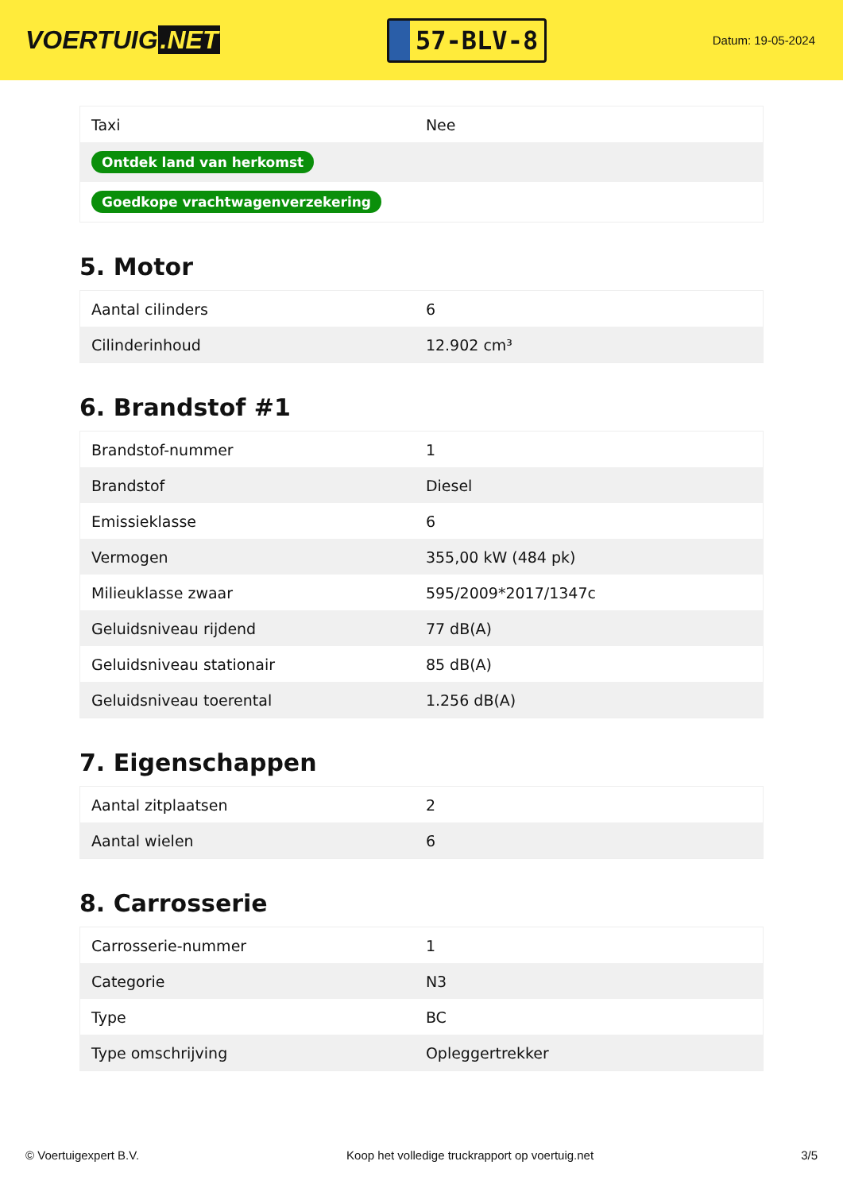VOERTUIG.NET
57-BLV-8
Datum: 19-05-2024
| Taxi | Nee |
| Ontdek land van herkomst | |
| Goedkope vrachtwagenverzekering | |
5. Motor
| Aantal cilinders | 6 |
| Cilinderinhoud | 12.902 cm³ |
6. Brandstof #1
| Brandstof-nummer | 1 |
| Brandstof | Diesel |
| Emissieklasse | 6 |
| Vermogen | 355,00 kW (484 pk) |
| Milieuklasse zwaar | 595/2009*2017/1347c |
| Geluidsniveau rijdend | 77 dB(A) |
| Geluidsniveau stationair | 85 dB(A) |
| Geluidsniveau toerental | 1.256 dB(A) |
7. Eigenschappen
| Aantal zitplaatsen | 2 |
| Aantal wielen | 6 |
8. Carrosserie
| Carrosserie-nummer | 1 |
| Categorie | N3 |
| Type | BC |
| Type omschrijving | Opleggertrekker |
© Voertuigexpert B.V. Koop het volledige truckrapport op voertuig.net 3/5